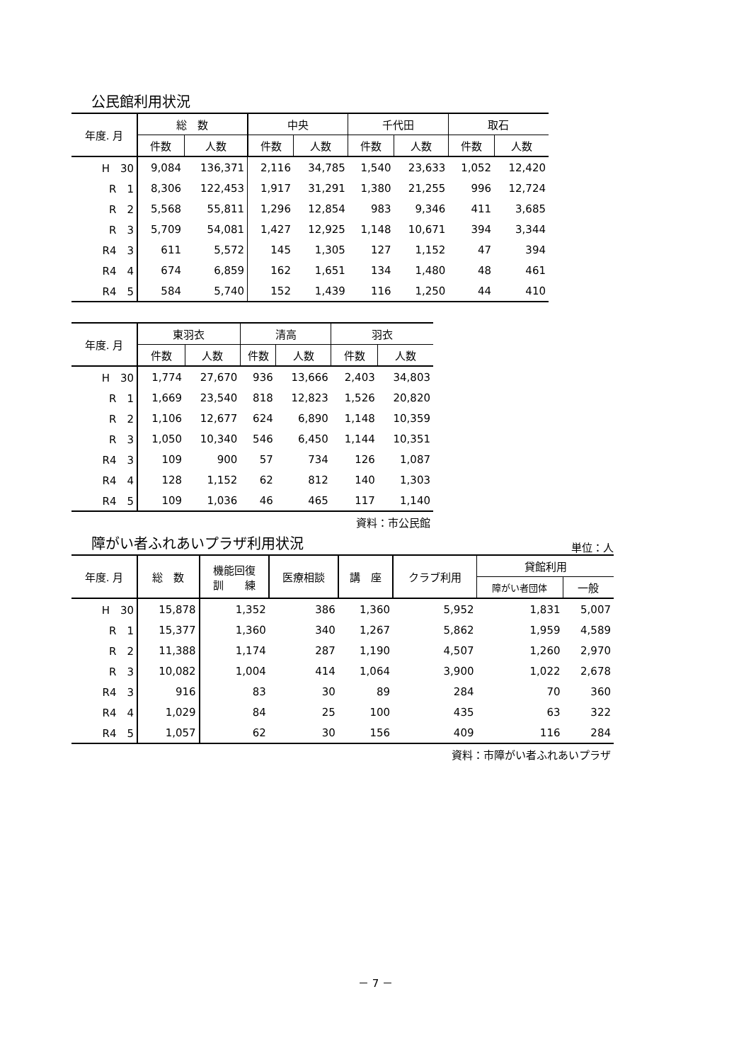公民館利用状況
| 年度. 月 | 総 数 | | 中央 | | 千代田 | | 取石 | |
| --- | --- | --- | --- | --- | --- | --- | --- | --- |
| | 件数 | 人数 | 件数 | 人数 | 件数 | 人数 | 件数 | 人数 |
| H 30 | 9,084 | 136,371 | 2,116 | 34,785 | 1,540 | 23,633 | 1,052 | 12,420 |
| R 1 | 8,306 | 122,453 | 1,917 | 31,291 | 1,380 | 21,255 | 996 | 12,724 |
| R 2 | 5,568 | 55,811 | 1,296 | 12,854 | 983 | 9,346 | 411 | 3,685 |
| R 3 | 5,709 | 54,081 | 1,427 | 12,925 | 1,148 | 10,671 | 394 | 3,344 |
| R4 3 | 611 | 5,572 | 145 | 1,305 | 127 | 1,152 | 47 | 394 |
| R4 4 | 674 | 6,859 | 162 | 1,651 | 134 | 1,480 | 48 | 461 |
| R4 5 | 584 | 5,740 | 152 | 1,439 | 116 | 1,250 | 44 | 410 |
| 年度. 月 | 東羽衣 | | 清高 | | 羽衣 | |
| --- | --- | --- | --- | --- | --- | --- |
| | 件数 | 人数 | 件数 | 人数 | 件数 | 人数 |
| H 30 | 1,774 | 27,670 | 936 | 13,666 | 2,403 | 34,803 |
| R 1 | 1,669 | 23,540 | 818 | 12,823 | 1,526 | 20,820 |
| R 2 | 1,106 | 12,677 | 624 | 6,890 | 1,148 | 10,359 |
| R 3 | 1,050 | 10,340 | 546 | 6,450 | 1,144 | 10,351 |
| R4 3 | 109 | 900 | 57 | 734 | 126 | 1,087 |
| R4 4 | 128 | 1,152 | 62 | 812 | 140 | 1,303 |
| R4 5 | 109 | 1,036 | 46 | 465 | 117 | 1,140 |
資料：市公民館
障がい者ふれあいプラザ利用状況
単位：人
| 年度. 月 | 総 数 | 機能回復 訓 練 | 医療相談 | 講 座 | クラブ利用 | 貸館利用 | |
| --- | --- | --- | --- | --- | --- | --- | --- |
| | | | | | | 障がい者団体 | 一般 |
| H 30 | 15,878 | 1,352 | 386 | 1,360 | 5,952 | 1,831 | 5,007 |
| R 1 | 15,377 | 1,360 | 340 | 1,267 | 5,862 | 1,959 | 4,589 |
| R 2 | 11,388 | 1,174 | 287 | 1,190 | 4,507 | 1,260 | 2,970 |
| R 3 | 10,082 | 1,004 | 414 | 1,064 | 3,900 | 1,022 | 2,678 |
| R4 3 | 916 | 83 | 30 | 89 | 284 | 70 | 360 |
| R4 4 | 1,029 | 84 | 25 | 100 | 435 | 63 | 322 |
| R4 5 | 1,057 | 62 | 30 | 156 | 409 | 116 | 284 |
資料：市障がい者ふれあいプラザ
－ 7 －